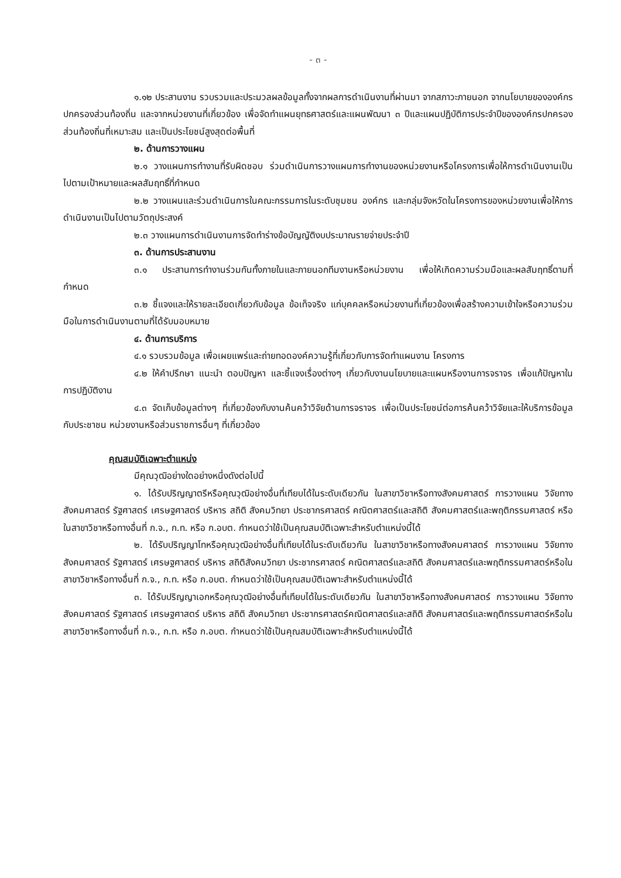- ๓ -
๑.๑๒ ประสานงาน รวบรวมและประมวลผลข้อมูลทั้งจากผลการดำเนินงานที่ผ่านมา จากสภาวะภายนอก จากนโยบายขององค์กรปกครองส่วนท้องถิ่น และจากหน่วยงานที่เกี่ยวข้อง เพื่อจัดทำแผนยุทธศาสตร์และแผนพัฒนา ๓ ปีและแผนปฏิบัติการประจำปีขององค์กรปกครองส่วนท้องถิ่นที่เหมาะสม และเป็นประโยชน์สูงสุดต่อพื้นที่
๒. ด้านการวางแผน
๒.๑ วางแผนการทำงานที่รับผิดชอบ ร่วมดำเนินการวางแผนการทำงานของหน่วยงานหรือโครงการเพื่อให้การดำเนินงานเป็นไปตามเป้าหมายและผลสัมฤทธิ์ที่กำหนด
๒.๒ วางแผนและร่วมดำเนินการในคณะกรรมการในระดับชุมชน องค์กร และกลุ่มจังหวัดในโครงการของหน่วยงานเพื่อให้การดำเนินงานเป็นไปตามวัตถุประสงค์
๒.๓ วางแผนการดำเนินงานการจัดทำร่างข้อบัญญัติงบประมาณรายจ่ายประจำปี
๓. ด้านการประสานงาน
๓.๑ ประสานการทำงานร่วมกันทั้งภายในและภายนอกทีมงานหรือหน่วยงาน เพื่อให้เกิดความร่วมมือและผลสัมฤทธิ์ตามที่กำหนด
๓.๒ ชี้แจงและให้รายละเอียดเกี่ยวกับข้อมูล ข้อเท็จจริง แก่บุคคลหรือหน่วยงานที่เกี่ยวข้องเพื่อสร้างความเข้าใจหรือความร่วมมือในการดำเนินงานตามที่ได้รับมอบหมาย
๔. ด้านการบริการ
๔.๑ รวบรวมข้อมูล เพื่อเผยแพร่และถ่ายทอดองค์ความรู้ที่เกี่ยวกับการจัดทำแผนงาน โครงการ
๔.๒ ให้คำปรึกษา แนะนำ ตอบปัญหา และชี้แจงเรื่องต่างๆ เกี่ยวกับงานนโยบายและแผนหรืองานการจราจร เพื่อแก้ปัญหาในการปฏิบัติงาน
๔.๓ จัดเก็บข้อมูลต่างๆ ที่เกี่ยวข้องกับงานค้นคว้าวิจัยด้านการจราจร เพื่อเป็นประโยชน์ต่อการค้นคว้าวิจัยและให้บริการข้อมูลกับประชาชน หน่วยงานหรือส่วนราชการอื่นๆ ที่เกี่ยวข้อง
คุณสมบัติเฉพาะตำแหน่ง
มีคุณวุฒิอย่างใดอย่างหนึ่งดังต่อไปนี้
๑. ได้รับปริญญาตรีหรือคุณวุฒิอย่างอื่นที่เทียบได้ในระดับเดียวกัน ในสาขาวิชาหรือทางสังคมศาสตร์ การวางแผน วิจัยทางสังคมศาสตร์ รัฐศาสตร์ เศรษฐศาสตร์ บริหาร สถิติ สังคมวิทยา ประชากรศาสตร์ คณิตศาสตร์และสถิติ สังคมศาสตร์และพฤติกรรมศาสตร์ หรือในสาขาวิชาหรือทางอื่นที่ ก.จ., ก.ท. หรือ ก.อบต. กำหนดว่าใช้เป็นคุณสมบัติเฉพาะสำหรับตำแหน่งนี้ได้
๒. ได้รับปริญญาโทหรือคุณวุฒิอย่างอื่นที่เทียบได้ในระดับเดียวกัน ในสาขาวิชาหรือทางสังคมศาสตร์ การวางแผน วิจัยทางสังคมศาสตร์ รัฐศาสตร์ เศรษฐศาสตร์ บริหาร สถิติสังคมวิทยา ประชากรศาสตร์ คณิตศาสตร์และสถิติ สังคมศาสตร์และพฤติกรรมศาสตร์หรือในสาขาวิชาหรือทางอื่นที่ ก.จ., ก.ท. หรือ ก.อบต. กำหนดว่าใช้เป็นคุณสมบัติเฉพาะสำหรับตำแหน่งนี้ได้
๓. ได้รับปริญญาเอกหรือคุณวุฒิอย่างอื่นที่เทียบได้ในระดับเดียวกัน ในสาขาวิชาหรือทางสังคมศาสตร์ การวางแผน วิจัยทางสังคมศาสตร์ รัฐศาสตร์ เศรษฐศาสตร์ บริหาร สถิติ สังคมวิทยา ประชากรศาสตร์คณิตศาสตร์และสถิติ สังคมศาสตร์และพฤติกรรมศาสตร์หรือในสาขาวิชาหรือทางอื่นที่ ก.จ., ก.ท. หรือ ก.อบต. กำหนดว่าใช้เป็นคุณสมบัติเฉพาะสำหรับตำแหน่งนี้ได้